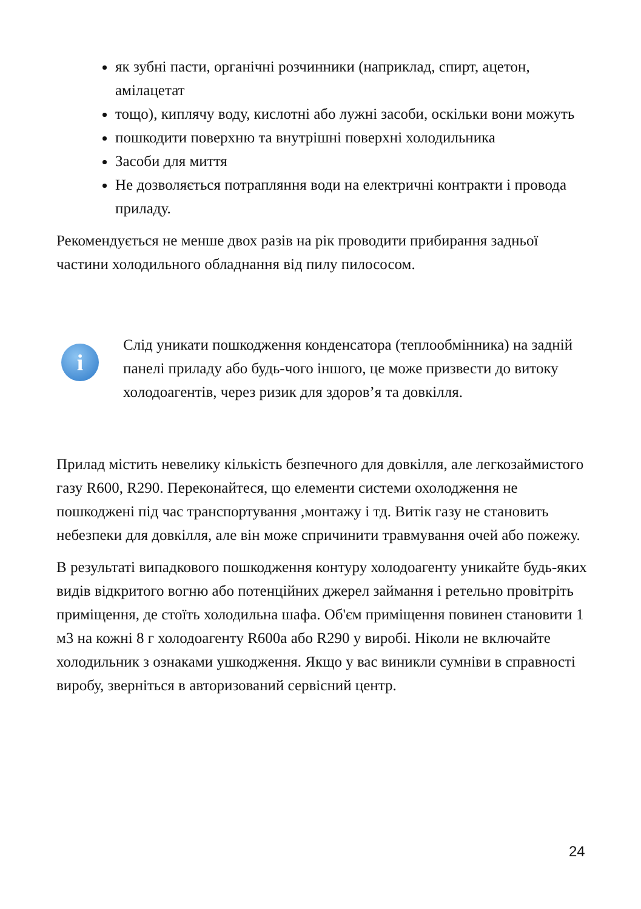як зубні пасти, органічні розчинники (наприклад, спирт, ацетон, амілацетат
тощо), киплячу воду, кислотні або лужні засоби, оскільки вони можуть
пошкодити поверхню та внутрішні поверхні холодильника
Засоби для миття
Не дозволяється потрапляння води на електричні контракти і провода приладу.
Рекомендується не менше двох разів на рік проводити прибирання задньої частини холодильного обладнання від пилу пилососом.
i
Слід уникати пошкодження конденсатора (теплообмінника) на задній панелі приладу або будь-чого іншого, це може призвести до витоку холодоагентів, через ризик для здоров’я та довкілля.
Прилад містить невелику кількість безпечного для довкілля, але легкозаймистого газу R600, R290. Переконайтеся, що елементи системи охолодження не пошкоджені під час транспортування ,монтажу і тд. Витік газу не становить небезпеки для довкілля, але він може спричинити травмування очей або пожежу.
В результаті випадкового пошкодження контуру холодоагенту уникайте будь-яких видів відкритого вогню або потенційних джерел займання і ретельно провітріть приміщення, де стоїть холодильна шафа. Об'єм приміщення повинен становити 1 м3 на кожні 8 г холодоагенту R600a або R290 у виробі. Ніколи не включайте холодильник з ознаками ушкодження. Якщо у вас виникли сумніви в справності виробу, зверніться в авторизований сервісний центр.
24